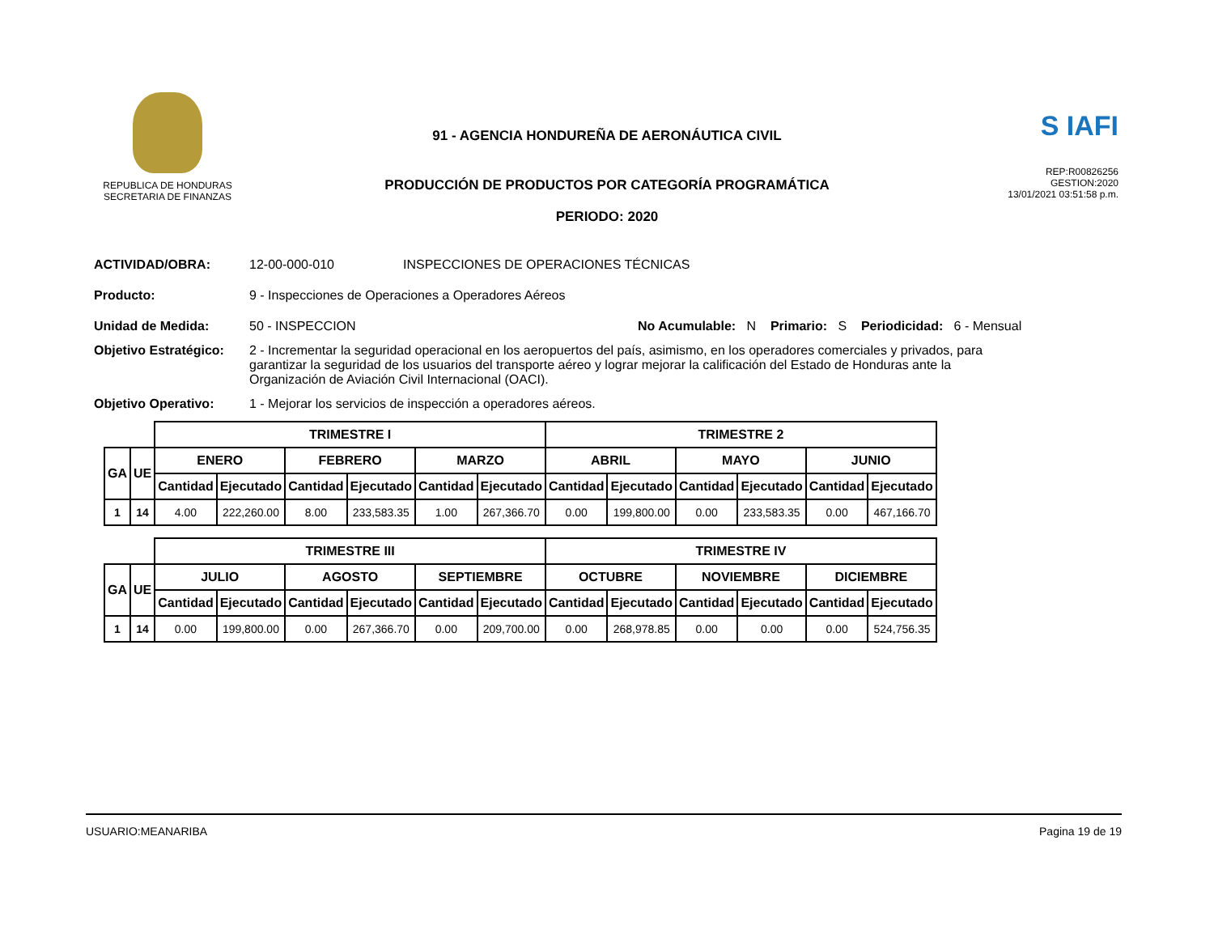REPUBLICA DE HONDURAS
SECRETARIA DE FINANZAS
91 - AGENCIA HONDUREÑA DE AERONÁUTICA CIVIL
PRODUCCIÓN DE PRODUCTOS POR CATEGORÍA PROGRAMÁTICA
PERIODO: 2020
S IAFI
REP:R00826256
GESTION:2020
13/01/2021 03:51:58 p.m.
ACTIVIDAD/OBRA: 12-00-000-010 INSPECCIONES DE OPERACIONES TÉCNICAS
Producto: 9 - Inspecciones de Operaciones a Operadores Aéreos
Unidad de Medida: 50 - INSPECCION No Acumulable: N Primario: S Periodicidad: 6 - Mensual
Objetivo Estratégico:
2 - Incrementar la seguridad operacional en los aeropuertos del país, asimismo, en los operadores comerciales y privados, para garantizar la seguridad de los usuarios del transporte aéreo y lograr mejorar la calificación del Estado de Honduras ante la Organización de Aviación Civil Internacional (OACI).
Objetivo Operativo: 1 - Mejorar los servicios de inspección a operadores aéreos.
| | | TRIMESTRE I | | | | | | TRIMESTRE 2 | | | | | |
| GA | UE | ENERO | | FEBRERO | | MARZO | | ABRIL | | MAYO | | JUNIO | |
| | | Cantidad | Ejecutado | Cantidad | Ejecutado | Cantidad | Ejecutado | Cantidad | Ejecutado | Cantidad | Ejecutado | Cantidad | Ejecutado |
| 1 | 14 | 4.00 | 222,260.00 | 8.00 | 233,583.35 | 1.00 | 267,366.70 | 0.00 | 199,800.00 | 0.00 | 233,583.35 | 0.00 | 467,166.70 |
| | | TRIMESTRE III | | | | | | TRIMESTRE IV | | | | | |
| GA | UE | JULIO | | AGOSTO | | SEPTIEMBRE | | OCTUBRE | | NOVIEMBRE | | DICIEMBRE | |
| | | Cantidad | Ejecutado | Cantidad | Ejecutado | Cantidad | Ejecutado | Cantidad | Ejecutado | Cantidad | Ejecutado | Cantidad | Ejecutado |
| 1 | 14 | 0.00 | 199,800.00 | 0.00 | 267,366.70 | 0.00 | 209,700.00 | 0.00 | 268,978.85 | 0.00 | 0.00 | 0.00 | 524,756.35 |
USUARIO:MEANARIBA Pagina 19 de 19